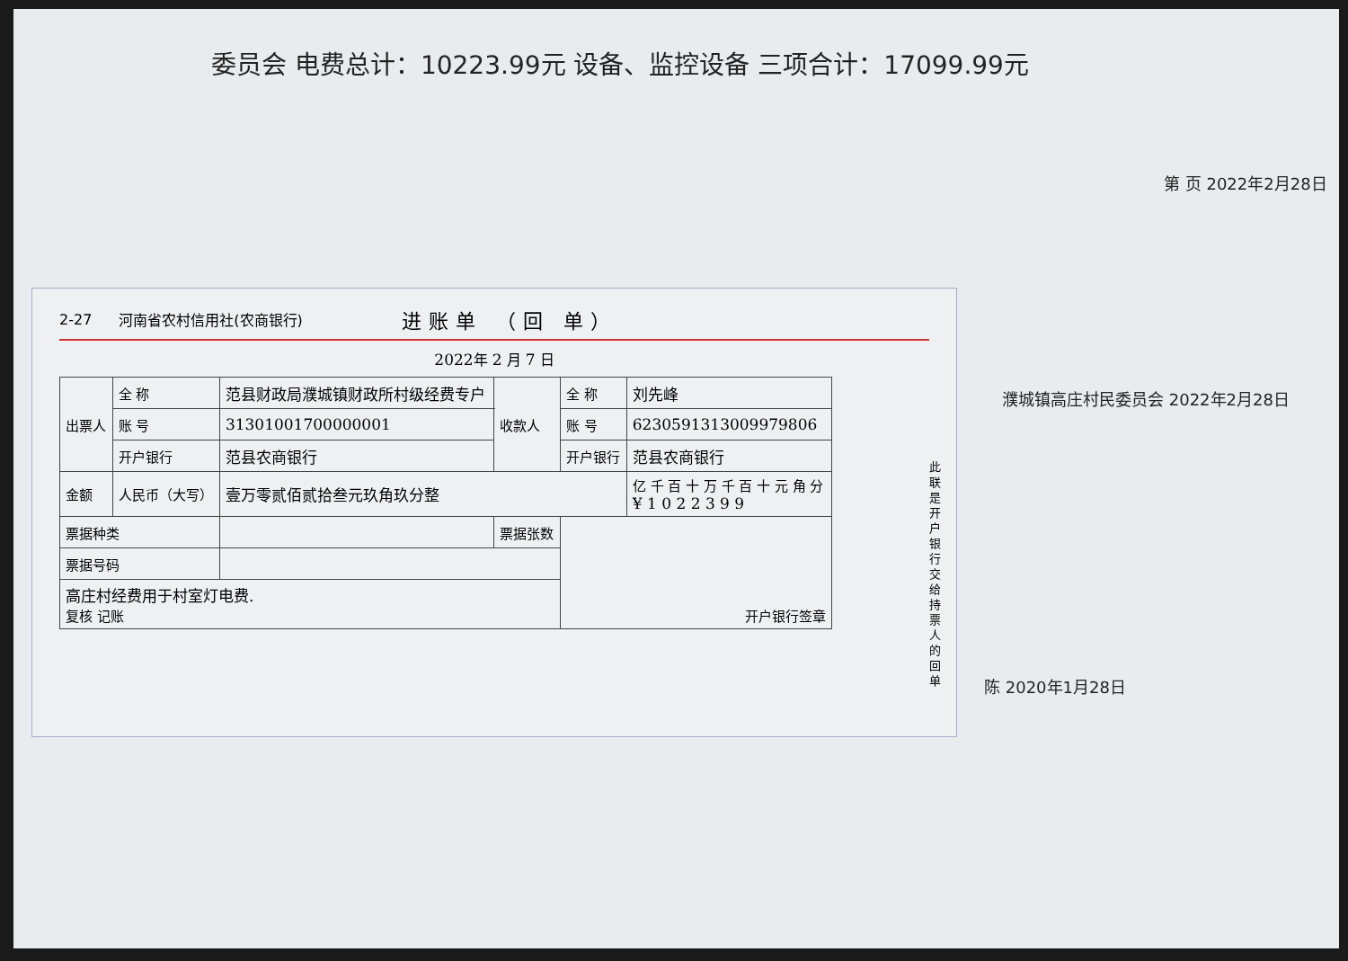委员会 电费总计：10223.99元 设备、监控设备 三项合计：17099.99元
濮城镇高庄村民委员会 2022年2月28日
第 页 2022年2月28日
陈 2020年1月28日
2-27 河南省农村信用社(农商银行) 进账单 （回 单）
2022年 2 月 7 日
| 出票人 | 全 称 | 范县财政局濮城镇财政所村级经费专户 | | 收款人 | 全 称 | 刘先峰 |
| | 账 号 | 31301001700000001 | | | 账 号 | 6230591313009979806 |
| | 开户银行 | 范县农商银行 | | | 开户银行 | 范县农商银行 |
| 金额 | 人民币（大写） | 壹万零贰佰贰拾叁元玖角玖分整 | | | | 亿 千 百 十 万 千 百 十 元 角 分 ¥ 1 0 2 2 3 9 9 |
| 票据种类 | | | 票据张数 | | 开户银行签章 | |
| 票据号码 | | | | | | |
| 高庄村经费用于村室灯电费. 复核 记账 | | | | | | |
此联是开户银行交给持票人的回单